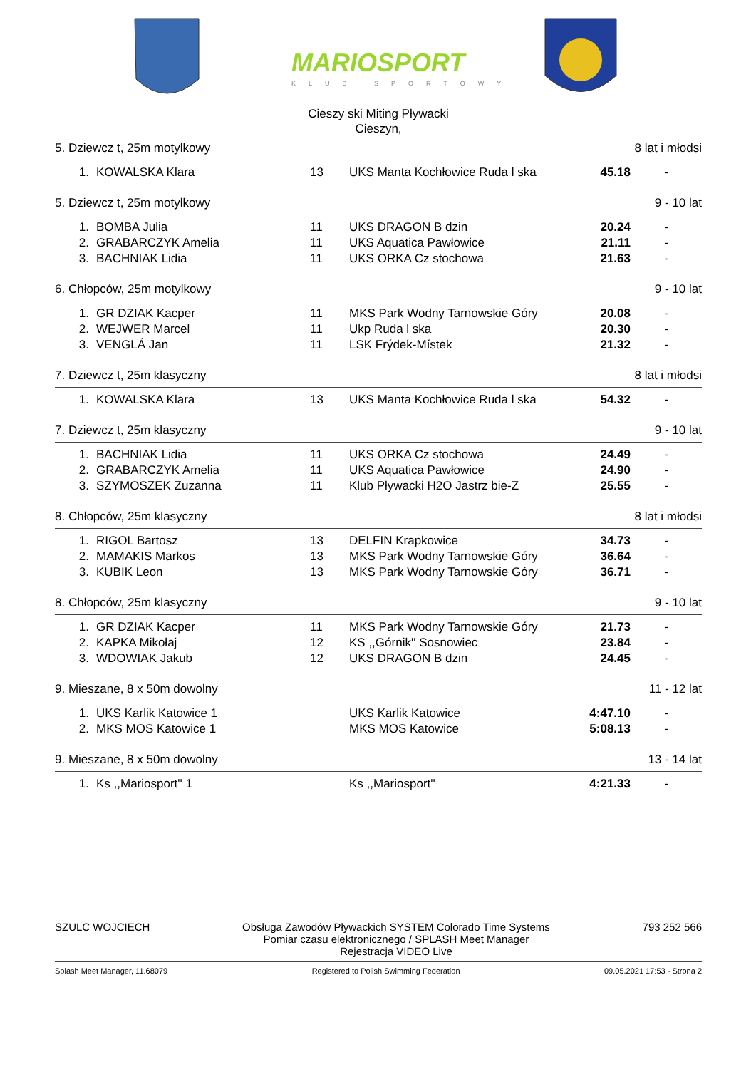MARIOSPORT
KLUB SPORTOWY
Cieszy ski Miting Pływacki
Cieszyn,
5. Dziewcz t, 25m motylkowy 8 lat i młodsi
| 1. | KOWALSKA Klara | 13 | UKS Manta Kochłowice Ruda l ska | 45.18 | - |
5. Dziewcz t, 25m motylkowy 9 - 10 lat
| 1. | BOMBA Julia | 11 | UKS DRAGON B dzin | 20.24 | - |
| 2. | GRABARCZYK Amelia | 11 | UKS Aquatica Pawłowice | 21.11 | - |
| 3. | BACHNIAK Lidia | 11 | UKS ORKA Cz stochowa | 21.63 | - |
6. Chłopców, 25m motylkowy 9 - 10 lat
| 1. | GR DZIAK Kacper | 11 | MKS Park Wodny Tarnowskie Góry | 20.08 | - |
| 2. | WEJWER Marcel | 11 | Ukp Ruda l ska | 20.30 | - |
| 3. | VENGLÁ Jan | 11 | LSK Frýdek-Místek | 21.32 | - |
7. Dziewcz t, 25m klasyczny 8 lat i młodsi
| 1. | KOWALSKA Klara | 13 | UKS Manta Kochłowice Ruda l ska | 54.32 | - |
7. Dziewcz t, 25m klasyczny 9 - 10 lat
| 1. | BACHNIAK Lidia | 11 | UKS ORKA Cz stochowa | 24.49 | - |
| 2. | GRABARCZYK Amelia | 11 | UKS Aquatica Pawłowice | 24.90 | - |
| 3. | SZYMOSZEK Zuzanna | 11 | Klub Pływacki H2O Jastrz bie-Z | 25.55 | - |
8. Chłopców, 25m klasyczny 8 lat i młodsi
| 1. | RIGOL Bartosz | 13 | DELFIN Krapkowice | 34.73 | - |
| 2. | MAMAKIS Markos | 13 | MKS Park Wodny Tarnowskie Góry | 36.64 | - |
| 3. | KUBIK Leon | 13 | MKS Park Wodny Tarnowskie Góry | 36.71 | - |
8. Chłopców, 25m klasyczny 9 - 10 lat
| 1. | GR DZIAK Kacper | 11 | MKS Park Wodny Tarnowskie Góry | 21.73 | - |
| 2. | KAPKA Mikołaj | 12 | KS ,,Górnik'' Sosnowiec | 23.84 | - |
| 3. | WDOWIAK Jakub | 12 | UKS DRAGON B dzin | 24.45 | - |
9. Mieszane, 8 x 50m dowolny 11 - 12 lat
| 1. | UKS Karlik Katowice 1 | | UKS Karlik Katowice | 4:47.10 | - |
| 2. | MKS MOS Katowice 1 | | MKS MOS Katowice | 5:08.13 | - |
9. Mieszane, 8 x 50m dowolny 13 - 14 lat
| 1. | Ks ,,Mariosport'' 1 | | Ks ,,Mariosport'' | 4:21.33 | - |
SZULC WOJCIECH Obsługa Zawodów Pływackich SYSTEM Colorado Time Systems
Pomiar czasu elektronicznego / SPLASH Meet Manager
Rejestracja VIDEO Live 793 252 566
Splash Meet Manager, 11.68079 Registered to Polish Swimming Federation 09.05.2021 17:53 - Strona 2